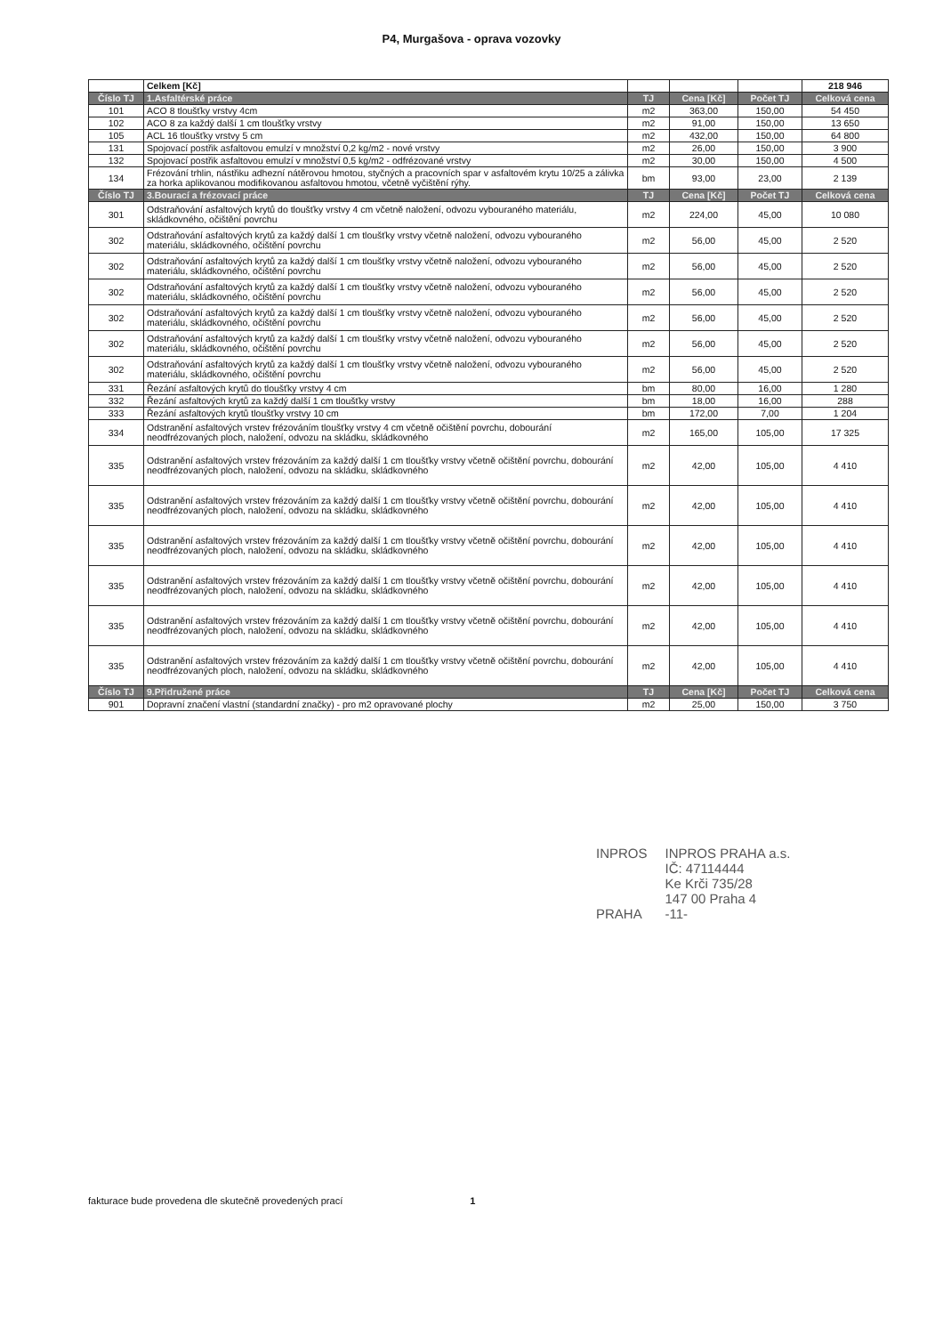P4, Murgašova - oprava vozovky
| | Celkem [Kč] | | | | 218 946 |
| Číslo TJ | 1.Asfaltérské práce | TJ | Cena [Kč] | Počet TJ | Celková cena |
| 101 | ACO 8 tloušťky vrstvy 4cm | m2 | 363,00 | 150,00 | 54 450 |
| 102 | ACO 8 za každý další 1 cm tloušťky vrstvy | m2 | 91,00 | 150,00 | 13 650 |
| 105 | ACL 16 tloušťky vrstvy 5 cm | m2 | 432,00 | 150,00 | 64 800 |
| 131 | Spojovací postřik asfaltovou emulzí v množství 0,2 kg/m2 - nové vrstvy | m2 | 26,00 | 150,00 | 3 900 |
| 132 | Spojovací postřik asfaltovou emulzí v množství 0,5 kg/m2 - odfrézované vrstvy | m2 | 30,00 | 150,00 | 4 500 |
| 134 | Frézování trhlin, nástřiku adhezní nátěrovou hmotou, styčných a pracovních spar v asfaltovém krytu 10/25 a zálivka za horka aplikovanou modifikovanou asfaltovou hmotou, včetně vyčištění rýhy. | bm | 93,00 | 23,00 | 2 139 |
| Číslo TJ | 3.Bourací a frézovací práce | TJ | Cena [Kč] | Počet TJ | Celková cena |
| 301 | Odstraňování asfaltových krytů do tloušťky vrstvy 4 cm včetně naložení, odvozu vybouraného materiálu, skládkovného, očištění povrchu | m2 | 224,00 | 45,00 | 10 080 |
| 302 | Odstraňování asfaltových krytů za každý další 1 cm tloušťky vrstvy včetně naložení, odvozu vybouraného materiálu, skládkovného, očištění povrchu | m2 | 56,00 | 45,00 | 2 520 |
| 302 | Odstraňování asfaltových krytů za každý další 1 cm tloušťky vrstvy včetně naložení, odvozu vybouraného materiálu, skládkovného, očištění povrchu | m2 | 56,00 | 45,00 | 2 520 |
| 302 | Odstraňování asfaltových krytů za každý další 1 cm tloušťky vrstvy včetně naložení, odvozu vybouraného materiálu, skládkovného, očištění povrchu | m2 | 56,00 | 45,00 | 2 520 |
| 302 | Odstraňování asfaltových krytů za každý další 1 cm tloušťky vrstvy včetně naložení, odvozu vybouraného materiálu, skládkovného, očištění povrchu | m2 | 56,00 | 45,00 | 2 520 |
| 302 | Odstraňování asfaltových krytů za každý další 1 cm tloušťky vrstvy včetně naložení, odvozu vybouraného materiálu, skládkovného, očištění povrchu | m2 | 56,00 | 45,00 | 2 520 |
| 302 | Odstraňování asfaltových krytů za každý další 1 cm tloušťky vrstvy včetně naložení, odvozu vybouraného materiálu, skládkovného, očištění povrchu | m2 | 56,00 | 45,00 | 2 520 |
| 331 | Řezání asfaltových krytů do tloušťky vrstvy 4 cm | bm | 80,00 | 16,00 | 1 280 |
| 332 | Řezání asfaltových krytů za každý další 1 cm tloušťky vrstvy | bm | 18,00 | 16,00 | 288 |
| 333 | Řezání asfaltových krytů tloušťky vrstvy 10 cm | bm | 172,00 | 7,00 | 1 204 |
| 334 | Odstranění asfaltových vrstev frézováním tloušťky vrstvy 4 cm včetně očištění povrchu, dobourání neodfrézovaných ploch, naložení, odvozu na skládku, skládkovného | m2 | 165,00 | 105,00 | 17 325 |
| 335 | Odstranění asfaltových vrstev frézováním za každý další 1 cm tloušťky vrstvy včetně očištění povrchu, dobourání neodfrézovaných ploch, naložení, odvozu na skládku, skládkovného | m2 | 42,00 | 105,00 | 4 410 |
| 335 | Odstranění asfaltových vrstev frézováním za každý další 1 cm tloušťky vrstvy včetně očištění povrchu, dobourání neodfrézovaných ploch, naložení, odvozu na skládku, skládkovného | m2 | 42,00 | 105,00 | 4 410 |
| 335 | Odstranění asfaltových vrstev frézováním za každý další 1 cm tloušťky vrstvy včetně očištění povrchu, dobourání neodfrézovaných ploch, naložení, odvozu na skládku, skládkovného | m2 | 42,00 | 105,00 | 4 410 |
| 335 | Odstranění asfaltových vrstev frézováním za každý další 1 cm tloušťky vrstvy včetně očištění povrchu, dobourání neodfrézovaných ploch, naložení, odvozu na skládku, skládkovného | m2 | 42,00 | 105,00 | 4 410 |
| 335 | Odstranění asfaltových vrstev frézováním za každý další 1 cm tloušťky vrstvy včetně očištění povrchu, dobourání neodfrézovaných ploch, naložení, odvozu na skládku, skládkovného | m2 | 42,00 | 105,00 | 4 410 |
| 335 | Odstranění asfaltových vrstev frézováním za každý další 1 cm tloušťky vrstvy včetně očištění povrchu, dobourání neodfrézovaných ploch, naložení, odvozu na skládku, skládkovného | m2 | 42,00 | 105,00 | 4 410 |
| Číslo TJ | 9.Přidružené práce | TJ | Cena [Kč] | Počet TJ | Celková cena |
| 901 | Dopravní značení vlastní (standardní značky) - pro m2 opravované plochy | m2 | 25,00 | 150,00 | 3 750 |
INPROS
PRAHA
INPROS PRAHA a.s.
IČ: 47114444
Ke Krči 735/28
147 00 Praha 4
-11-
fakturace bude provedena dle skutečně provedených prací 1